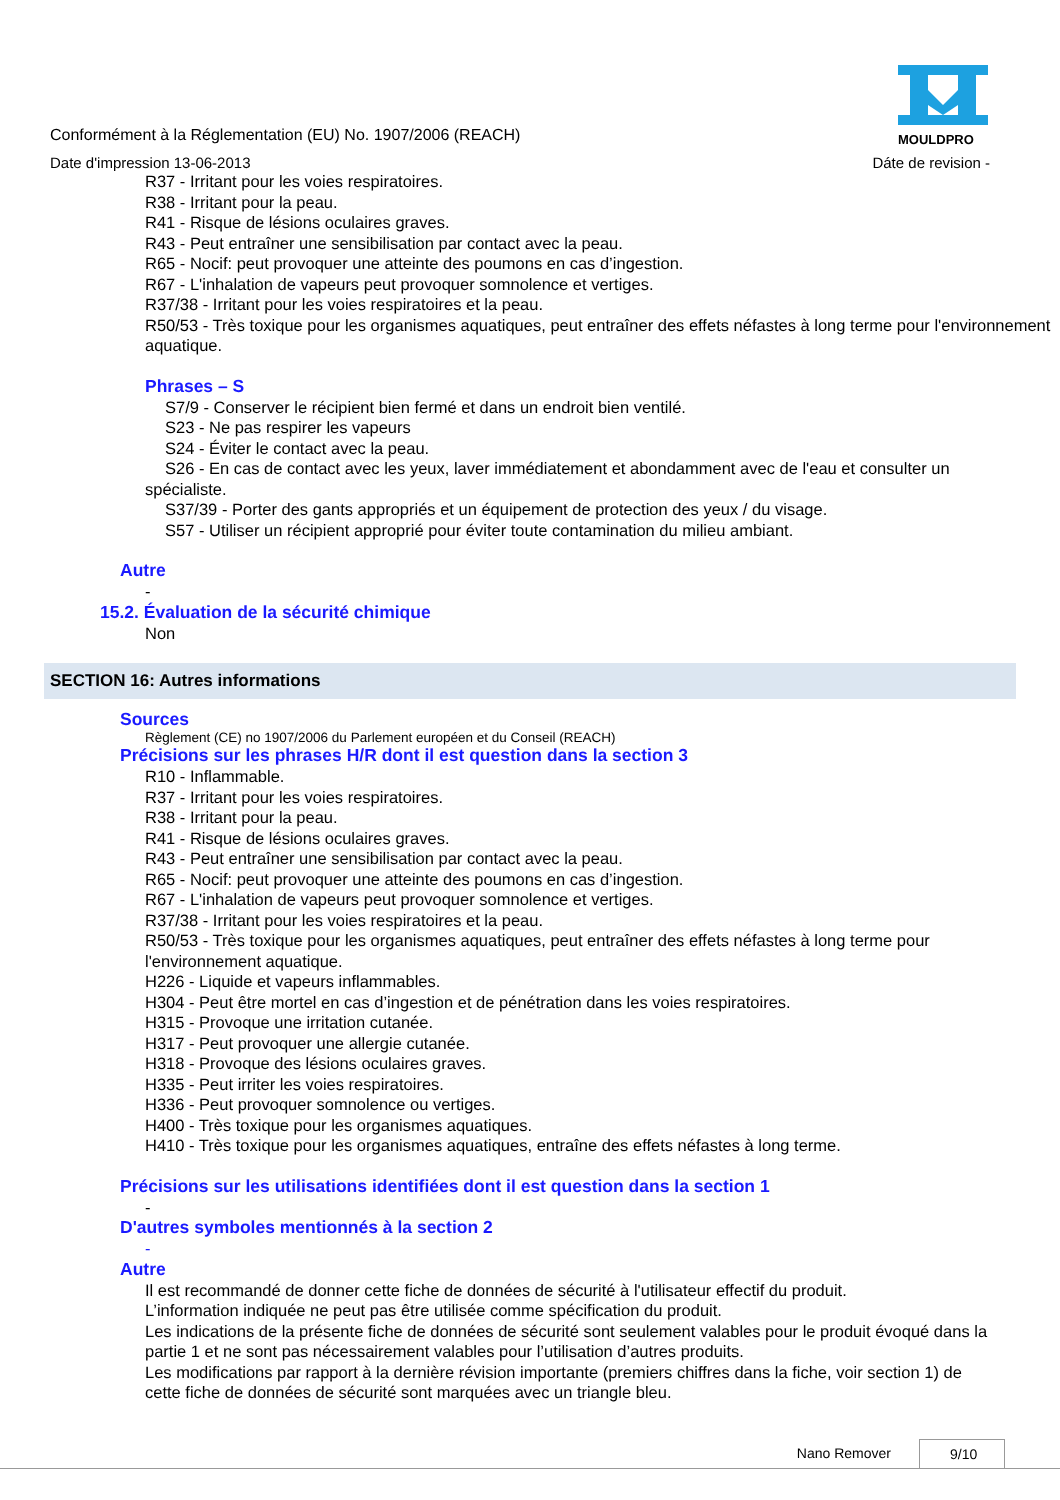Conformément à la Réglementation (EU) No. 1907/2006 (REACH)
Date d'impression 13-06-2013
MOULDPRO
Dáte de revision -
R37 - Irritant pour les voies respiratoires.
R38 - Irritant pour la peau.
R41 - Risque de lésions oculaires graves.
R43 - Peut entraîner une sensibilisation par contact avec la peau.
R65 - Nocif: peut provoquer une atteinte des poumons en cas d’ingestion.
R67 - L'inhalation de vapeurs peut provoquer somnolence et vertiges.
R37/38 - Irritant pour les voies respiratoires et la peau.
R50/53 - Très toxique pour les organismes aquatiques, peut entraîner des effets néfastes à long terme pour l'environnement aquatique.
Phrases – S
S7/9 - Conserver le récipient bien fermé et dans un endroit bien ventilé.
S23 - Ne pas respirer les vapeurs
S24 - Éviter le contact avec la peau.
S26 - En cas de contact avec les yeux, laver immédiatement et abondamment avec de l'eau et consulter un spécialiste.
S37/39 - Porter des gants appropriés et un équipement de protection des yeux / du visage.
S57 - Utiliser un récipient approprié pour éviter toute contamination du milieu ambiant.
Autre
-
15.2. Évaluation de la sécurité chimique
Non
SECTION 16: Autres informations
Sources
Règlement (CE) no 1907/2006 du Parlement européen et du Conseil (REACH)
Précisions sur les phrases H/R dont il est question dans la section 3
R10 - Inflammable.
R37 - Irritant pour les voies respiratoires.
R38 - Irritant pour la peau.
R41 - Risque de lésions oculaires graves.
R43 - Peut entraîner une sensibilisation par contact avec la peau.
R65 - Nocif: peut provoquer une atteinte des poumons en cas d’ingestion.
R67 - L'inhalation de vapeurs peut provoquer somnolence et vertiges.
R37/38 - Irritant pour les voies respiratoires et la peau.
R50/53 - Très toxique pour les organismes aquatiques, peut entraîner des effets néfastes à long terme pour l'environnement aquatique.
H226 - Liquide et vapeurs inflammables.
H304 - Peut être mortel en cas d’ingestion et de pénétration dans les voies respiratoires.
H315 - Provoque une irritation cutanée.
H317 - Peut provoquer une allergie cutanée.
H318 - Provoque des lésions oculaires graves.
H335 - Peut irriter les voies respiratoires.
H336 - Peut provoquer somnolence ou vertiges.
H400 - Très toxique pour les organismes aquatiques.
H410 - Très toxique pour les organismes aquatiques, entraîne des effets néfastes à long terme.
Précisions sur les utilisations identifiées dont il est question dans la section 1
-
D'autres symboles mentionnés à la section 2
-
Autre
Il est recommandé de donner cette fiche de données de sécurité à l'utilisateur effectif du produit.
L’information indiquée ne peut pas être utilisée comme spécification du produit.
Les indications de la présente fiche de données de sécurité sont seulement valables pour le produit évoqué dans la partie 1 et ne sont pas nécessairement valables pour l’utilisation d’autres produits.
Les modifications par rapport à la dernière révision importante (premiers chiffres dans la fiche, voir section 1) de cette fiche de données de sécurité sont marquées avec un triangle bleu.
Nano Remover 9/10